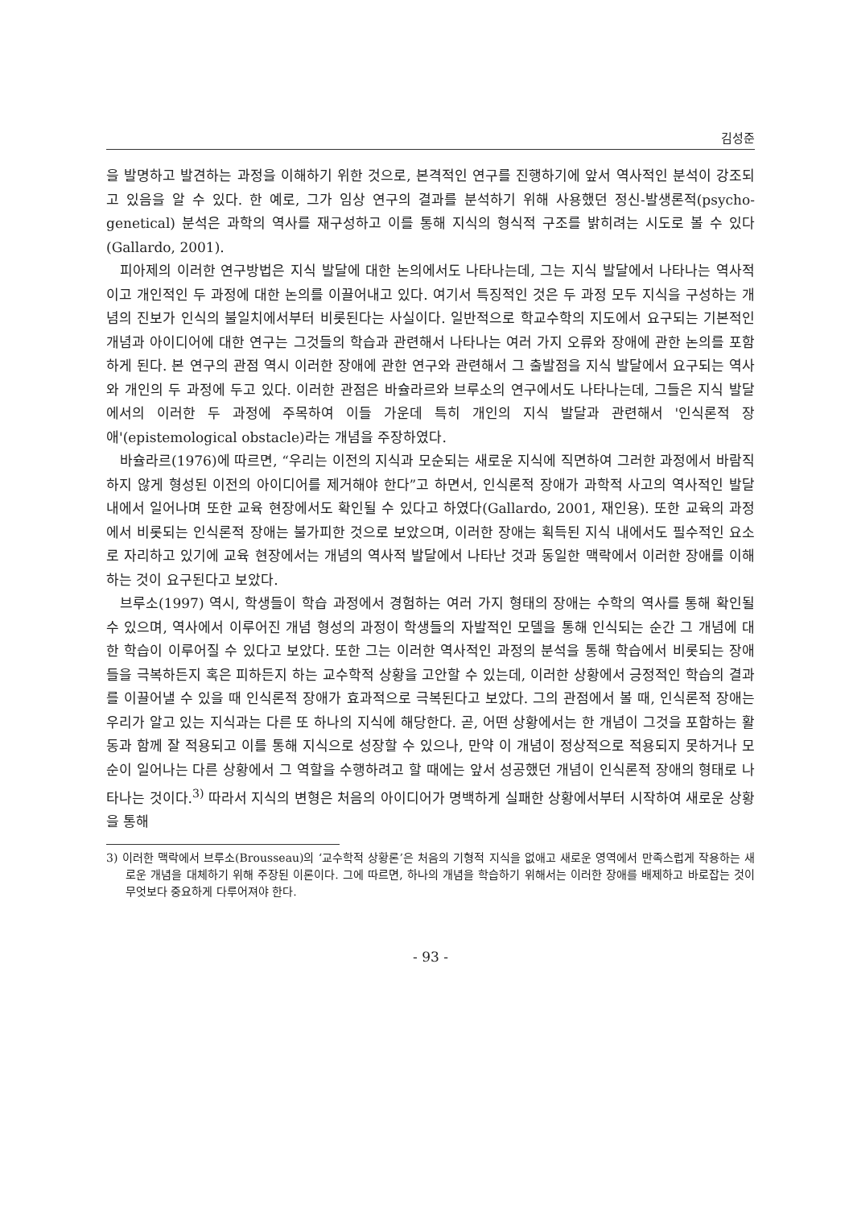김성준
을 발명하고 발견하는 과정을 이해하기 위한 것으로, 본격적인 연구를 진행하기에 앞서 역사적인 분석이 강조되고 있음을 알 수 있다. 한 예로, 그가 임상 연구의 결과를 분석하기 위해 사용했던 정신-발생론적(psycho-genetical) 분석은 과학의 역사를 재구성하고 이를 통해 지식의 형식적 구조를 밝히려는 시도로 볼 수 있다(Gallardo, 2001).
피아제의 이러한 연구방법은 지식 발달에 대한 논의에서도 나타나는데, 그는 지식 발달에서 나타나는 역사적이고 개인적인 두 과정에 대한 논의를 이끌어내고 있다. 여기서 특징적인 것은 두 과정 모두 지식을 구성하는 개념의 진보가 인식의 불일치에서부터 비롯된다는 사실이다. 일반적으로 학교수학의 지도에서 요구되는 기본적인 개념과 아이디어에 대한 연구는 그것들의 학습과 관련해서 나타나는 여러 가지 오류와 장애에 관한 논의를 포함하게 된다. 본 연구의 관점 역시 이러한 장애에 관한 연구와 관련해서 그 출발점을 지식 발달에서 요구되는 역사와 개인의 두 과정에 두고 있다. 이러한 관점은 바슐라르와 브루소의 연구에서도 나타나는데, 그들은 지식 발달에서의 이러한 두 과정에 주목하여 이들 가운데 특히 개인의 지식 발달과 관련해서 '인식론적 장애'(epistemological obstacle)라는 개념을 주장하였다.
바슐라르(1976)에 따르면, “우리는 이전의 지식과 모순되는 새로운 지식에 직면하여 그러한 과정에서 바람직하지 않게 형성된 이전의 아이디어를 제거해야 한다”고 하면서, 인식론적 장애가 과학적 사고의 역사적인 발달 내에서 일어나며 또한 교육 현장에서도 확인될 수 있다고 하였다(Gallardo, 2001, 재인용). 또한 교육의 과정에서 비롯되는 인식론적 장애는 불가피한 것으로 보았으며, 이러한 장애는 획득된 지식 내에서도 필수적인 요소로 자리하고 있기에 교육 현장에서는 개념의 역사적 발달에서 나타난 것과 동일한 맥락에서 이러한 장애를 이해하는 것이 요구된다고 보았다.
브루소(1997) 역시, 학생들이 학습 과정에서 경험하는 여러 가지 형태의 장애는 수학의 역사를 통해 확인될 수 있으며, 역사에서 이루어진 개념 형성의 과정이 학생들의 자발적인 모델을 통해 인식되는 순간 그 개념에 대한 학습이 이루어질 수 있다고 보았다. 또한 그는 이러한 역사적인 과정의 분석을 통해 학습에서 비롯되는 장애들을 극복하든지 혹은 피하든지 하는 교수학적 상황을 고안할 수 있는데, 이러한 상황에서 긍정적인 학습의 결과를 이끌어낼 수 있을 때 인식론적 장애가 효과적으로 극복된다고 보았다. 그의 관점에서 볼 때, 인식론적 장애는 우리가 알고 있는 지식과는 다른 또 하나의 지식에 해당한다. 곧, 어떤 상황에서는 한 개념이 그것을 포함하는 활동과 함께 잘 적용되고 이를 통해 지식으로 성장할 수 있으나, 만약 이 개념이 정상적으로 적용되지 못하거나 모순이 일어나는 다른 상황에서 그 역할을 수행하려고 할 때에는 앞서 성공했던 개념이 인식론적 장애의 형태로 나타나는 것이다.<sup>3)</sup> 따라서 지식의 변형은 처음의 아이디어가 명백하게 실패한 상황에서부터 시작하여 새로운 상황을 통해
3) 이러한 맥락에서 브루소(Brousseau)의 ‘교수학적 상황론’은 처음의 기형적 지식을 없애고 새로운 영역에서 만족스럽게 작용하는 새로운 개념을 대체하기 위해 주장된 이론이다. 그에 따르면, 하나의 개념을 학습하기 위해서는 이러한 장애를 배제하고 바로잡는 것이 무엇보다 중요하게 다루어져야 한다.
- 93 -